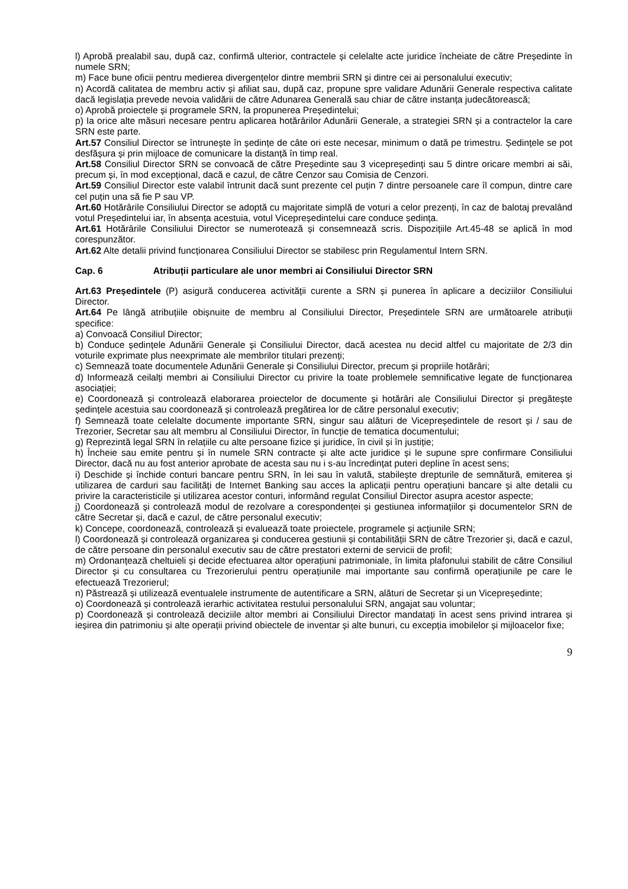l) Aprobă prealabil sau, după caz, confirmă ulterior, contractele și celelalte acte juridice încheiate de către Președinte în numele SRN;
m) Face bune oficii pentru medierea divergențelor dintre membrii SRN și dintre cei ai personalului executiv;
n) Acordă calitatea de membru activ și afiliat sau, după caz, propune spre validare Adunării Generale respectiva calitate dacă legislația prevede nevoia validării de către Adunarea Generală sau chiar de către instanța judecătorească;
o) Aprobă proiectele și programele SRN, la propunerea Președintelui;
p) Ia orice alte măsuri necesare pentru aplicarea hotărârilor Adunării Generale, a strategiei SRN și a contractelor la care SRN este parte.
Art.57 Consiliul Director se întrunește în ședințe de câte ori este necesar, minimum o dată pe trimestru. Ședințele se pot desfășura și prin mijloace de comunicare la distanță în timp real.
Art.58 Consiliul Director SRN se convoacă de către Președinte sau 3 vicepreședinți sau 5 dintre oricare membri ai săi, precum și, în mod excepțional, dacă e cazul, de către Cenzor sau Comisia de Cenzori.
Art.59 Consiliul Director este valabil întrunit dacă sunt prezente cel puțin 7 dintre persoanele care îl compun, dintre care cel puțin una să fie P sau VP.
Art.60 Hotărârile Consiliului Director se adoptă cu majoritate simplă de voturi a celor prezenți, în caz de balotaj prevalând votul Președintelui iar, în absența acestuia, votul Vicepreședintelui care conduce ședința.
Art.61 Hotărârile Consiliului Director se numerotează și consemnează scris. Dispozițiile Art.45-48 se aplică în mod corespunzător.
Art.62 Alte detalii privind funcționarea Consiliului Director se stabilesc prin Regulamentul Intern SRN.
Cap. 6 Atribuții particulare ale unor membri ai Consiliului Director SRN
Art.63 Președintele (P) asigură conducerea activității curente a SRN și punerea în aplicare a deciziilor Consiliului Director.
Art.64 Pe lângă atribuțiile obișnuite de membru al Consiliului Director, Președintele SRN are următoarele atribuții specifice:
a) Convoacă Consiliul Director;
b) Conduce ședințele Adunării Generale și Consiliului Director, dacă acestea nu decid altfel cu majoritate de 2/3 din voturile exprimate plus neexprimate ale membrilor titulari prezenți;
c) Semnează toate documentele Adunării Generale și Consiliului Director, precum și propriile hotărâri;
d) Informează ceilalți membri ai Consiliului Director cu privire la toate problemele semnificative legate de funcționarea asociației;
e) Coordonează și controlează elaborarea proiectelor de documente și hotărâri ale Consiliului Director și pregătește ședințele acestuia sau coordonează și controlează pregătirea lor de către personalul executiv;
f) Semnează toate celelalte documente importante SRN, singur sau alături de Vicepreședintele de resort și / sau de Trezorier, Secretar sau alt membru al Consiliului Director, în funcție de tematica documentului;
g) Reprezintă legal SRN în relațiile cu alte persoane fizice și juridice, în civil și în justiție;
h) Încheie sau emite pentru și în numele SRN contracte și alte acte juridice și le supune spre confirmare Consiliului Director, dacă nu au fost anterior aprobate de acesta sau nu i s-au încredințat puteri depline în acest sens;
i) Deschide și închide conturi bancare pentru SRN, în lei sau în valută, stabilește drepturile de semnătură, emiterea și utilizarea de carduri sau facilități de Internet Banking sau acces la aplicații pentru operațiuni bancare și alte detalii cu privire la caracteristicile și utilizarea acestor conturi, informând regulat Consiliul Director asupra acestor aspecte;
j) Coordonează și controlează modul de rezolvare a corespondenței și gestiunea informațiilor și documentelor SRN de către Secretar și, dacă e cazul, de către personalul executiv;
k) Concepe, coordonează, controlează și evaluează toate proiectele, programele și acțiunile SRN;
l) Coordonează și controlează organizarea și conducerea gestiunii și contabilității SRN de către Trezorier și, dacă e cazul, de către persoane din personalul executiv sau de către prestatori externi de servicii de profil;
m) Ordonanțează cheltuieli și decide efectuarea altor operațiuni patrimoniale, în limita plafonului stabilit de către Consiliul Director și cu consultarea cu Trezorierului pentru operațiunile mai importante sau confirmă operațiunile pe care le efectuează Trezorierul;
n) Păstrează și utilizează eventualele instrumente de autentificare a SRN, alături de Secretar și un Vicepreședinte;
o) Coordonează și controlează ierarhic activitatea restului personalului SRN, angajat sau voluntar;
p) Coordonează și controlează deciziile altor membri ai Consiliului Director mandatați în acest sens privind intrarea și ieșirea din patrimoniu și alte operații privind obiectele de inventar și alte bunuri, cu excepția imobilelor și mijloacelor fixe;
9